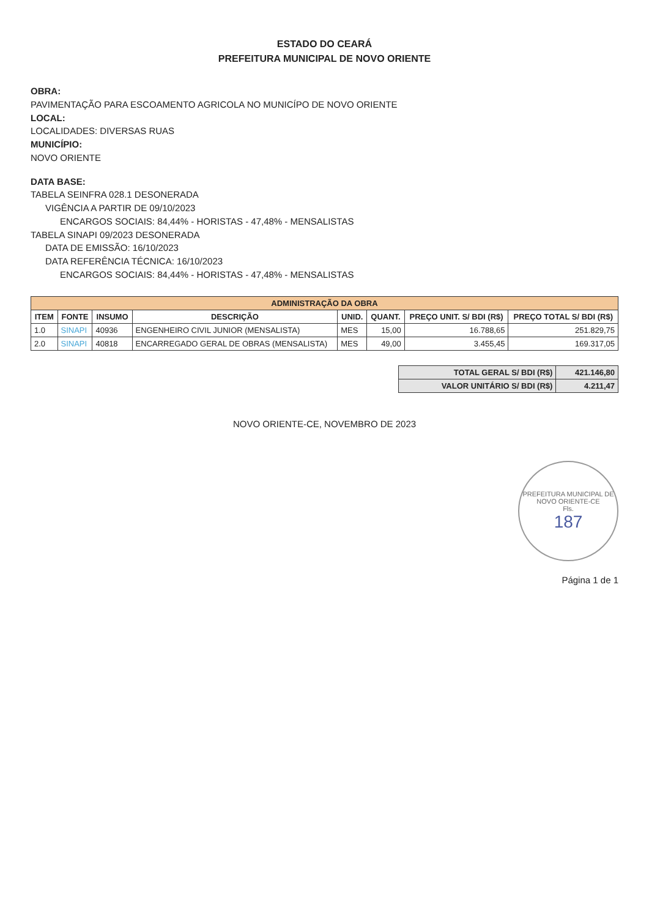ESTADO DO CEARÁ
PREFEITURA MUNICIPAL DE NOVO ORIENTE
OBRA:
PAVIMENTAÇÃO PARA ESCOAMENTO AGRICOLA NO MUNICÍPO DE NOVO ORIENTE
LOCAL:
LOCALIDADES: DIVERSAS RUAS
MUNICÍPIO:
NOVO ORIENTE
DATA BASE:
TABELA SEINFRA 028.1 DESONERADA
VIGÊNCIA A PARTIR DE 09/10/2023
ENCARGOS SOCIAIS: 84,44% - HORISTAS - 47,48% - MENSALISTAS
TABELA SINAPI 09/2023 DESONERADA
DATA DE EMISSÃO: 16/10/2023
DATA REFERÊNCIA TÉCNICA: 16/10/2023
ENCARGOS SOCIAIS: 84,44% - HORISTAS - 47,48% - MENSALISTAS
| ADMINISTRAÇÃO DA OBRA | | | | | | | |
| --- | --- | --- | --- | --- | --- | --- | --- |
| ITEM | FONTE | INSUMO | DESCRIÇÃO | UNID. | QUANT. | PREÇO UNIT. S/ BDI (R$) | PREÇO TOTAL S/ BDI (R$) |
| 1.0 | SINAPI | 40936 | ENGENHEIRO CIVIL JUNIOR (MENSALISTA) | MES | 15,00 | 16.788,65 | 251.829,75 |
| 2.0 | SINAPI | 40818 | ENCARREGADO GERAL DE OBRAS (MENSALISTA) | MES | 49,00 | 3.455,45 | 169.317,05 |
| TOTAL GERAL S/ BDI (R$) | 421.146,80 |
| VALOR UNITÁRIO S/ BDI (R$) | 4.211,47 |
NOVO ORIENTE-CE, NOVEMBRO DE 2023
PREFEITURA MUNICIPAL DE NOVO ORIENTE-CE
Fls.
187
Página 1 de 1